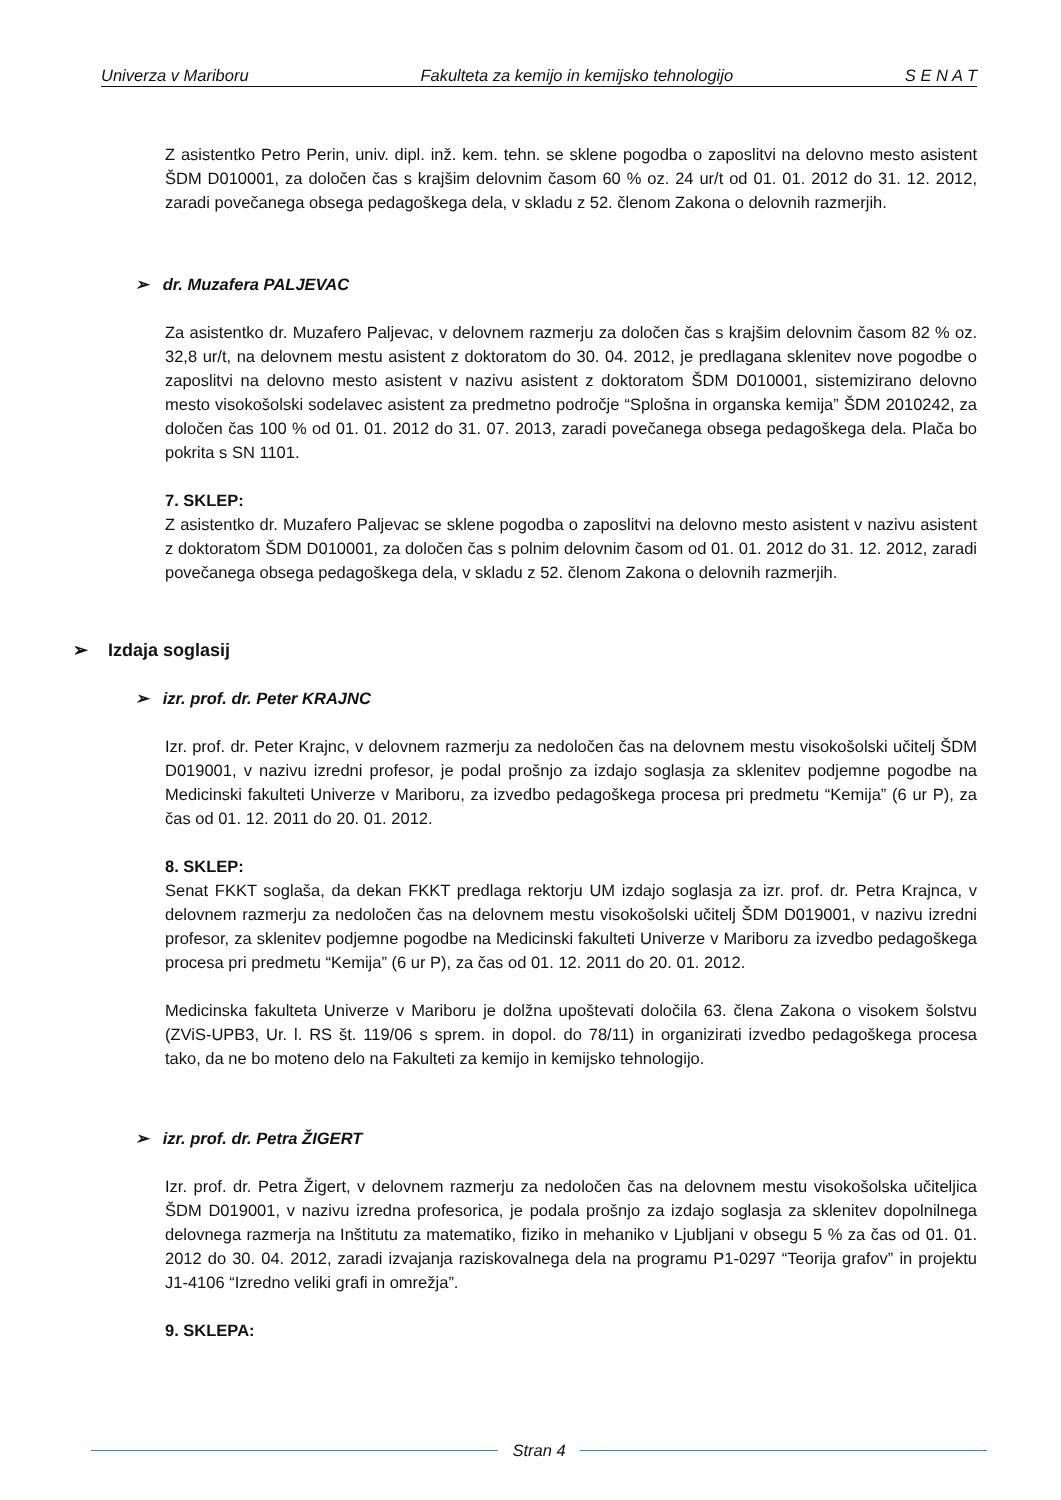Univerza v Mariboru Fakulteta za kemijo in kemijsko tehnologijo S E N A T
Z asistentko Petro Perin, univ. dipl. inž. kem. tehn. se sklene pogodba o zaposlitvi na delovno mesto asistent ŠDM D010001, za določen čas s krajšim delovnim časom 60 % oz. 24 ur/t od 01. 01. 2012 do 31. 12. 2012, zaradi povečanega obsega pedagoškega dela, v skladu z 52. členom Zakona o delovnih razmerjih.
➢ dr. Muzafera PALJEVAC
Za asistentko dr. Muzafero Paljevac, v delovnem razmerju za določen čas s krajšim delovnim časom 82 % oz. 32,8 ur/t, na delovnem mestu asistent z doktoratom do 30. 04. 2012, je predlagana sklenitev nove pogodbe o zaposlitvi na delovno mesto asistent v nazivu asistent z doktoratom ŠDM D010001, sistemizirano delovno mesto visokošolski sodelavec asistent za predmetno področje “Splošna in organska kemija” ŠDM 2010242, za določen čas 100 % od 01. 01. 2012 do 31. 07. 2013, zaradi povečanega obsega pedagoškega dela. Plača bo pokrita s SN 1101.
7. SKLEP:
Z asistentko dr. Muzafero Paljevac se sklene pogodba o zaposlitvi na delovno mesto asistent v nazivu asistent z doktoratom ŠDM D010001, za določen čas s polnim delovnim časom od 01. 01. 2012 do 31. 12. 2012, zaradi povečanega obsega pedagoškega dela, v skladu z 52. členom Zakona o delovnih razmerjih.
➢ Izdaja soglasij
➢ izr. prof. dr. Peter KRAJNC
Izr. prof. dr. Peter Krajnc, v delovnem razmerju za nedoločen čas na delovnem mestu visokošolski učitelj ŠDM D019001, v nazivu izredni profesor, je podal prošnjo za izdajo soglasja za sklenitev podjemne pogodbe na Medicinski fakulteti Univerze v Mariboru, za izvedbo pedagoškega procesa pri predmetu “Kemija” (6 ur P), za čas od 01. 12. 2011 do 20. 01. 2012.
8. SKLEP:
Senat FKKT soglaša, da dekan FKKT predlaga rektorju UM izdajo soglasja za izr. prof. dr. Petra Krajnca, v delovnem razmerju za nedoločen čas na delovnem mestu visokošolski učitelj ŠDM D019001, v nazivu izredni profesor, za sklenitev podjemne pogodbe na Medicinski fakulteti Univerze v Mariboru za izvedbo pedagoškega procesa pri predmetu “Kemija” (6 ur P), za čas od 01. 12. 2011 do 20. 01. 2012.
Medicinska fakulteta Univerze v Mariboru je dolžna upoštevati določila 63. člena Zakona o visokem šolstvu (ZViS-UPB3, Ur. l. RS št. 119/06 s sprem. in dopol. do 78/11) in organizirati izvedbo pedagoškega procesa tako, da ne bo moteno delo na Fakulteti za kemijo in kemijsko tehnologijo.
➢ izr. prof. dr. Petra ŽIGERT
Izr. prof. dr. Petra Žigert, v delovnem razmerju za nedoločen čas na delovnem mestu visokošolska učiteljica ŠDM D019001, v nazivu izredna profesorica, je podala prošnjo za izdajo soglasja za sklenitev dopolnilnega delovnega razmerja na Inštitutu za matematiko, fiziko in mehaniko v Ljubljani v obsegu 5 % za čas od 01. 01. 2012 do 30. 04. 2012, zaradi izvajanja raziskovalnega dela na programu P1-0297 “Teorija grafov” in projektu J1-4106 “Izredno veliki grafi in omrežja”.
9. SKLEPA:
Stran 4